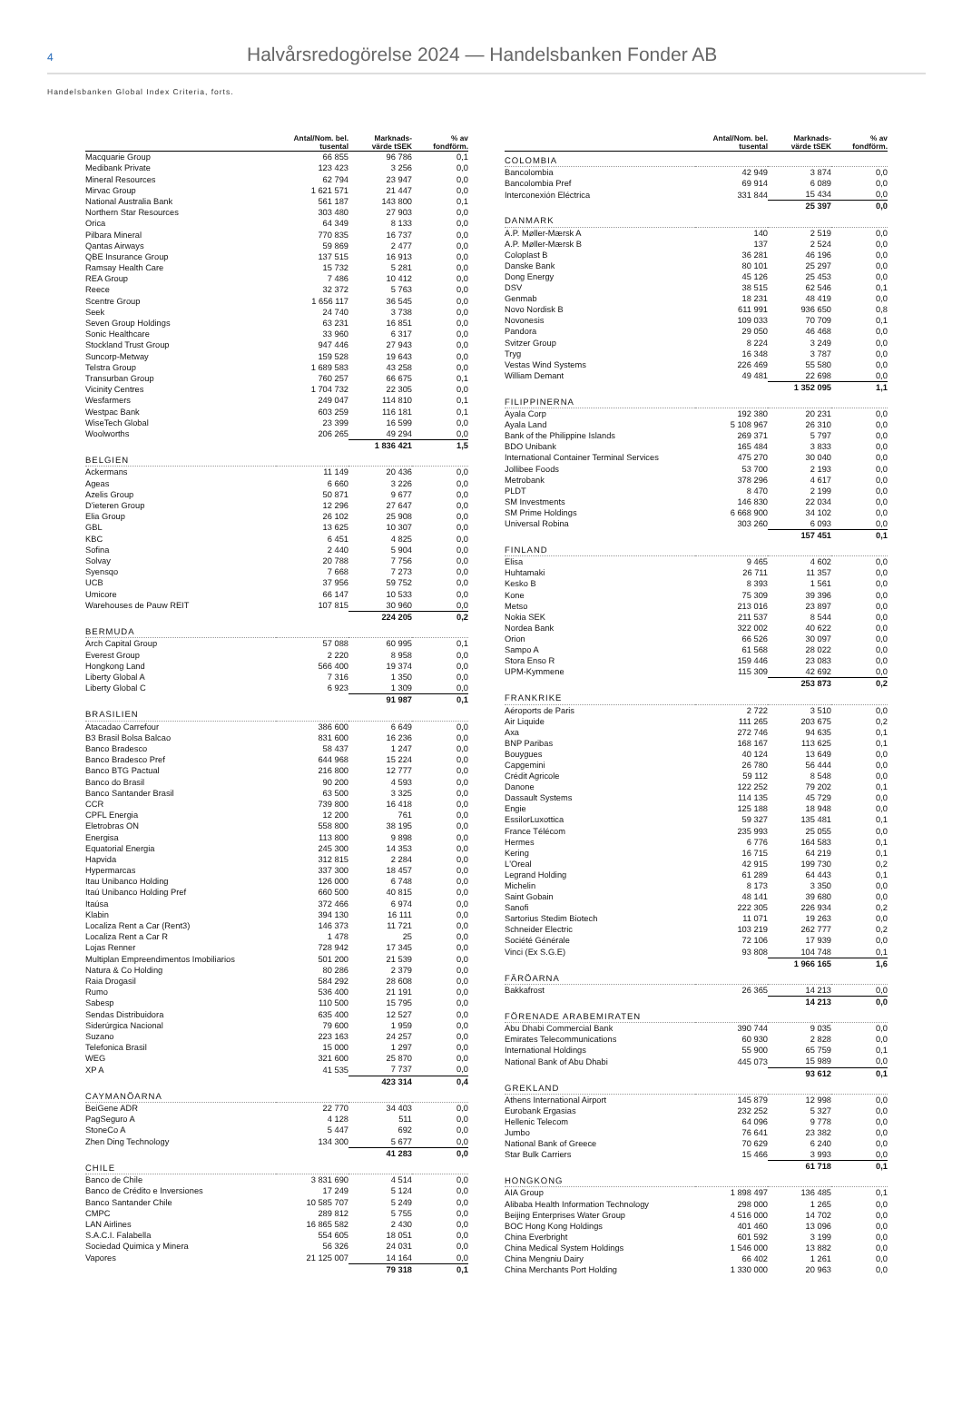4 Halvårsredogörelse 2024 — Handelsbanken Fonder AB
Handelsbanken Global Index Criteria, forts.
| | Antal/Nom. bel. tusental | Marknads- värde tSEK | % av fondförm. |
| --- | --- | --- | --- |
| Macquarie Group | 66 855 | 96 786 | 0,1 |
| Medibank Private | 123 423 | 3 256 | 0,0 |
| Mineral Resources | 62 794 | 23 947 | 0,0 |
| Mirvac Group | 1 621 571 | 21 447 | 0,0 |
| National Australia Bank | 561 187 | 143 800 | 0,1 |
| Northern Star Resources | 303 480 | 27 903 | 0,0 |
| Orica | 64 349 | 8 133 | 0,0 |
| Pilbara Mineral | 770 835 | 16 737 | 0,0 |
| Qantas Airways | 59 869 | 2 477 | 0,0 |
| QBE Insurance Group | 137 515 | 16 913 | 0,0 |
| Ramsay Health Care | 15 732 | 5 281 | 0,0 |
| REA Group | 7 486 | 10 412 | 0,0 |
| Reece | 32 372 | 5 763 | 0,0 |
| Scentre Group | 1 656 117 | 36 545 | 0,0 |
| Seek | 24 740 | 3 738 | 0,0 |
| Seven Group Holdings | 63 231 | 16 851 | 0,0 |
| Sonic Healthcare | 33 960 | 6 317 | 0,0 |
| Stockland Trust Group | 947 446 | 27 943 | 0,0 |
| Suncorp-Metway | 159 528 | 19 643 | 0,0 |
| Telstra Group | 1 689 583 | 43 258 | 0,0 |
| Transurban Group | 760 257 | 66 675 | 0,1 |
| Vicinity Centres | 1 704 732 | 22 305 | 0,0 |
| Wesfarmers | 249 047 | 114 810 | 0,1 |
| Westpac Bank | 603 259 | 116 181 | 0,1 |
| WiseTech Global | 23 399 | 16 599 | 0,0 |
| Woolworths | 206 265 | 49 294 | 0,0 |
| | | 1 836 421 | 1,5 |
| BELGIEN | | | |
| Ackermans | 11 149 | 20 436 | 0,0 |
| Ageas | 6 660 | 3 226 | 0,0 |
| Azelis Group | 50 871 | 9 677 | 0,0 |
| D'ieteren Group | 12 296 | 27 647 | 0,0 |
| Elia Group | 26 102 | 25 908 | 0,0 |
| GBL | 13 625 | 10 307 | 0,0 |
| KBC | 6 451 | 4 825 | 0,0 |
| Sofina | 2 440 | 5 904 | 0,0 |
| Solvay | 20 788 | 7 756 | 0,0 |
| Syensqo | 7 668 | 7 273 | 0,0 |
| UCB | 37 956 | 59 752 | 0,0 |
| Umicore | 66 147 | 10 533 | 0,0 |
| Warehouses de Pauw REIT | 107 815 | 30 960 | 0,0 |
| | | 224 205 | 0,2 |
| BERMUDA | | | |
| Arch Capital Group | 57 088 | 60 995 | 0,1 |
| Everest Group | 2 220 | 8 958 | 0,0 |
| Hongkong Land | 566 400 | 19 374 | 0,0 |
| Liberty Global A | 7 316 | 1 350 | 0,0 |
| Liberty Global C | 6 923 | 1 309 | 0,0 |
| | | 91 987 | 0,1 |
| BRASILIEN | | | |
| Atacadao Carrefour | 386 600 | 6 649 | 0,0 |
| B3 Brasil Bolsa Balcao | 831 600 | 16 236 | 0,0 |
| Banco Bradesco | 58 437 | 1 247 | 0,0 |
| Banco Bradesco Pref | 644 968 | 15 224 | 0,0 |
| Banco BTG Pactual | 216 800 | 12 777 | 0,0 |
| Banco do Brasil | 90 200 | 4 593 | 0,0 |
| Banco Santander Brasil | 63 500 | 3 325 | 0,0 |
| CCR | 739 800 | 16 418 | 0,0 |
| CPFL Energia | 12 200 | 761 | 0,0 |
| Eletrobras ON | 558 800 | 38 195 | 0,0 |
| Energisa | 113 800 | 9 898 | 0,0 |
| Equatorial Energia | 245 300 | 14 353 | 0,0 |
| Hapvida | 312 815 | 2 284 | 0,0 |
| Hypermarcas | 337 300 | 18 457 | 0,0 |
| Itau Unibanco Holding | 126 000 | 6 748 | 0,0 |
| Itaú Unibanco Holding Pref | 660 500 | 40 815 | 0,0 |
| Itaúsa | 372 466 | 6 974 | 0,0 |
| Klabin | 394 130 | 16 111 | 0,0 |
| Localiza Rent a Car (Rent3) | 146 373 | 11 721 | 0,0 |
| Localiza Rent a Car R | 1 478 | 25 | 0,0 |
| Lojas Renner | 728 942 | 17 345 | 0,0 |
| Multiplan Empreendimentos Imobiliarios | 501 200 | 21 539 | 0,0 |
| Natura & Co Holding | 80 286 | 2 379 | 0,0 |
| Raia Drogasil | 584 292 | 28 608 | 0,0 |
| Rumo | 536 400 | 21 191 | 0,0 |
| Sabesp | 110 500 | 15 795 | 0,0 |
| Sendas Distribuidora | 635 400 | 12 527 | 0,0 |
| Siderúrgica Nacional | 79 600 | 1 959 | 0,0 |
| Suzano | 223 163 | 24 257 | 0,0 |
| Telefonica Brasil | 15 000 | 1 297 | 0,0 |
| WEG | 321 600 | 25 870 | 0,0 |
| XP A | 41 535 | 7 737 | 0,0 |
| | | 423 314 | 0,4 |
| CAYMANÖARNA | | | |
| BeiGene ADR | 22 770 | 34 403 | 0,0 |
| PagSeguro A | 4 128 | 511 | 0,0 |
| StoneCo A | 5 447 | 692 | 0,0 |
| Zhen Ding Technology | 134 300 | 5 677 | 0,0 |
| | | 41 283 | 0,0 |
| CHILE | | | |
| Banco de Chile | 3 831 690 | 4 514 | 0,0 |
| Banco de Crédito e Inversiones | 17 249 | 5 124 | 0,0 |
| Banco Santander Chile | 10 585 707 | 5 249 | 0,0 |
| CMPC | 289 812 | 5 755 | 0,0 |
| LAN Airlines | 16 865 582 | 2 430 | 0,0 |
| S.A.C.I. Falabella | 554 605 | 18 051 | 0,0 |
| Sociedad Quimica y Minera | 56 326 | 24 031 | 0,0 |
| Vapores | 21 125 007 | 14 164 | 0,0 |
| | | 79 318 | 0,1 |
| | Antal/Nom. bel. tusental | Marknads- värde tSEK | % av fondförm. |
| --- | --- | --- | --- |
| COLOMBIA | | | |
| Bancolombia | 42 949 | 3 874 | 0,0 |
| Bancolombia Pref | 69 914 | 6 089 | 0,0 |
| Interconexión Eléctrica | 331 844 | 15 434 | 0,0 |
| | | 25 397 | 0,0 |
| DANMARK | | | |
| A.P. Møller-Mærsk A | 140 | 2 519 | 0,0 |
| A.P. Møller-Mærsk B | 137 | 2 524 | 0,0 |
| Coloplast B | 36 281 | 46 196 | 0,0 |
| Danske Bank | 80 101 | 25 297 | 0,0 |
| Dong Energy | 45 126 | 25 453 | 0,0 |
| DSV | 38 515 | 62 546 | 0,1 |
| Genmab | 18 231 | 48 419 | 0,0 |
| Novo Nordisk B | 611 991 | 936 650 | 0,8 |
| Novonesis | 109 033 | 70 709 | 0,1 |
| Pandora | 29 050 | 46 468 | 0,0 |
| Svitzer Group | 8 224 | 3 249 | 0,0 |
| Tryg | 16 348 | 3 787 | 0,0 |
| Vestas Wind Systems | 226 469 | 55 580 | 0,0 |
| William Demant | 49 481 | 22 698 | 0,0 |
| | | 1 352 095 | 1,1 |
| FILIPPINERNA | | | |
| Ayala Corp | 192 380 | 20 231 | 0,0 |
| Ayala Land | 5 108 967 | 26 310 | 0,0 |
| Bank of the Philippine Islands | 269 371 | 5 797 | 0,0 |
| BDO Unibank | 165 484 | 3 833 | 0,0 |
| International Container Terminal Services | 475 270 | 30 040 | 0,0 |
| Jollibee Foods | 53 700 | 2 193 | 0,0 |
| Metrobank | 378 296 | 4 617 | 0,0 |
| PLDT | 8 470 | 2 199 | 0,0 |
| SM Investments | 146 830 | 22 034 | 0,0 |
| SM Prime Holdings | 6 668 900 | 34 102 | 0,0 |
| Universal Robina | 303 260 | 6 093 | 0,0 |
| | | 157 451 | 0,1 |
| FINLAND | | | |
| Elisa | 9 465 | 4 602 | 0,0 |
| Huhtamaki | 26 711 | 11 357 | 0,0 |
| Kesko B | 8 393 | 1 561 | 0,0 |
| Kone | 75 309 | 39 396 | 0,0 |
| Metso | 213 016 | 23 897 | 0,0 |
| Nokia SEK | 211 537 | 8 544 | 0,0 |
| Nordea Bank | 322 002 | 40 622 | 0,0 |
| Orion | 66 526 | 30 097 | 0,0 |
| Sampo A | 61 568 | 28 022 | 0,0 |
| Stora Enso R | 159 446 | 23 083 | 0,0 |
| UPM-Kymmene | 115 309 | 42 692 | 0,0 |
| | | 253 873 | 0,2 |
| FRANKRIKE | | | |
| Aéroports de Paris | 2 722 | 3 510 | 0,0 |
| Air Liquide | 111 265 | 203 675 | 0,2 |
| Axa | 272 746 | 94 635 | 0,1 |
| BNP Paribas | 168 167 | 113 625 | 0,1 |
| Bouygues | 40 124 | 13 649 | 0,0 |
| Capgemini | 26 780 | 56 444 | 0,0 |
| Crédit Agricole | 59 112 | 8 548 | 0,0 |
| Danone | 122 252 | 79 202 | 0,1 |
| Dassault Systems | 114 135 | 45 729 | 0,0 |
| Engie | 125 188 | 18 948 | 0,0 |
| EssilorLuxottica | 59 327 | 135 481 | 0,1 |
| France Télécom | 235 993 | 25 055 | 0,0 |
| Hermes | 6 776 | 164 583 | 0,1 |
| Kering | 16 715 | 64 219 | 0,1 |
| L'Oreal | 42 915 | 199 730 | 0,2 |
| Legrand Holding | 61 289 | 64 443 | 0,1 |
| Michelin | 8 173 | 3 350 | 0,0 |
| Saint Gobain | 48 141 | 39 680 | 0,0 |
| Sanofi | 222 305 | 226 934 | 0,2 |
| Sartorius Stedim Biotech | 11 071 | 19 263 | 0,0 |
| Schneider Electric | 103 219 | 262 777 | 0,2 |
| Société Générale | 72 106 | 17 939 | 0,0 |
| Vinci (Ex S.G.E) | 93 808 | 104 748 | 0,1 |
| | | 1 966 165 | 1,6 |
| FÄRÖARNA | | | |
| Bakkafrost | 26 365 | 14 213 | 0,0 |
| | | 14 213 | 0,0 |
| FÖRENADE ARABEMIRATEN | | | |
| Abu Dhabi Commercial Bank | 390 744 | 9 035 | 0,0 |
| Emirates Telecommunications | 60 930 | 2 828 | 0,0 |
| International Holdings | 55 900 | 65 759 | 0,1 |
| National Bank of Abu Dhabi | 445 073 | 15 989 | 0,0 |
| | | 93 612 | 0,1 |
| GREKLAND | | | |
| Athens International Airport | 145 879 | 12 998 | 0,0 |
| Eurobank Ergasias | 232 252 | 5 327 | 0,0 |
| Hellenic Telecom | 64 096 | 9 778 | 0,0 |
| Jumbo | 76 641 | 23 382 | 0,0 |
| National Bank of Greece | 70 629 | 6 240 | 0,0 |
| Star Bulk Carriers | 15 466 | 3 993 | 0,0 |
| | | 61 718 | 0,1 |
| HONGKONG | | | |
| AIA Group | 1 898 497 | 136 485 | 0,1 |
| Alibaba Health Information Technology | 298 000 | 1 265 | 0,0 |
| Beijing Enterprises Water Group | 4 516 000 | 14 702 | 0,0 |
| BOC Hong Kong Holdings | 401 460 | 13 096 | 0,0 |
| China Everbright | 601 592 | 3 199 | 0,0 |
| China Medical System Holdings | 1 546 000 | 13 882 | 0,0 |
| China Mengniu Dairy | 66 402 | 1 261 | 0,0 |
| China Merchants Port Holding | 1 330 000 | 20 963 | 0,0 |